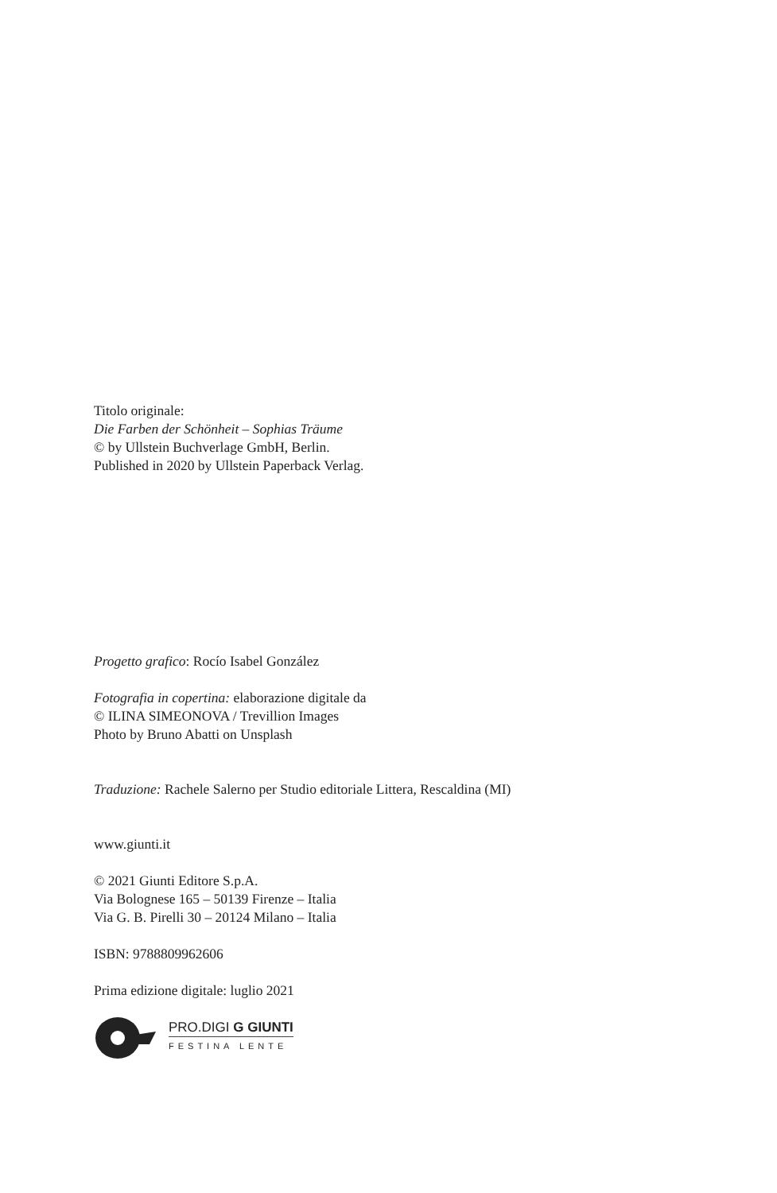Titolo originale:
Die Farben der Schönheit – Sophias Träume
© by Ullstein Buchverlage GmbH, Berlin.
Published in 2020 by Ullstein Paperback Verlag.
Progetto grafico: Rocío Isabel González
Fotografia in copertina: elaborazione digitale da
© ILINA SIMEONOVA / Trevillion Images
Photo by Bruno Abatti on Unsplash
Traduzione: Rachele Salerno per Studio editoriale Littera, Rescaldina (MI)
www.giunti.it
© 2021 Giunti Editore S.p.A.
Via Bolognese 165 – 50139 Firenze – Italia
Via G. B. Pirelli 30 – 20124 Milano – Italia
ISBN: 9788809962606
Prima edizione digitale: luglio 2021
PRO.DIGI G GIUNTI
FESTINA LENTE